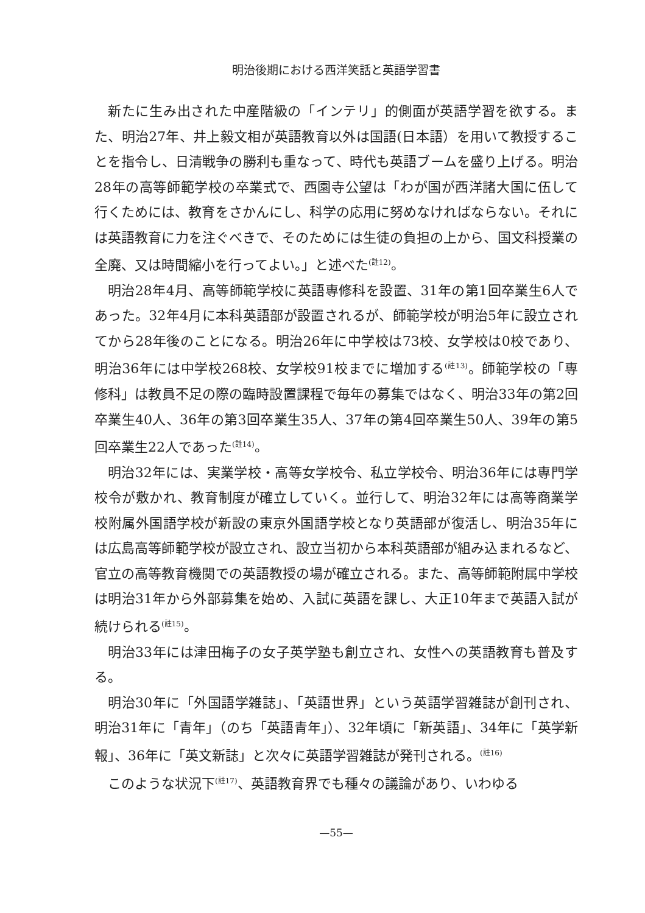明治後期における西洋笑話と英語学習書
新たに生み出された中産階級の「インテリ」的側面が英語学習を欲する。また、明治27年、井上毅文相が英語教育以外は国語(日本語）を用いて教授することを指令し、日清戦争の勝利も重なって、時代も英語ブームを盛り上げる。明治28年の高等師範学校の卒業式で、西園寺公望は「わが国が西洋諸大国に伍して行くためには、教育をさかんにし、科学の応用に努めなければならない。それには英語教育に力を注ぐべきで、そのためには生徒の負担の上から、国文科授業の全廃、又は時間縮小を行ってよい。」と述べた<sup>(註12)</sup>。
明治28年4月、高等師範学校に英語専修科を設置、31年の第1回卒業生6人であった。32年4月に本科英語部が設置されるが、師範学校が明治5年に設立されてから28年後のことになる。明治26年に中学校は73校、女学校は0校であり、明治36年には中学校268校、女学校91校までに増加する<sup>(註13)</sup>。師範学校の「専修科」は教員不足の際の臨時設置課程で毎年の募集ではなく、明治33年の第2回卒業生40人、36年の第3回卒業生35人、37年の第4回卒業生50人、39年の第5回卒業生22人であった<sup>(註14)</sup>。
明治32年には、実業学校・高等女学校令、私立学校令、明治36年には専門学校令が敷かれ、教育制度が確立していく。並行して、明治32年には高等商業学校附属外国語学校が新設の東京外国語学校となり英語部が復活し、明治35年には広島高等師範学校が設立され、設立当初から本科英語部が組み込まれるなど、官立の高等教育機関での英語教授の場が確立される。また、高等師範附属中学校は明治31年から外部募集を始め、入試に英語を課し、大正10年まで英語入試が続けられる<sup>(註15)</sup>。
明治33年には津田梅子の女子英学塾も創立され、女性への英語教育も普及する。
明治30年に「外国語学雑誌」、「英語世界」という英語学習雑誌が創刊され、明治31年に「青年」（のち「英語青年」）、32年頃に「新英語」、34年に「英学新報」、36年に「英文新誌」と次々に英語学習雑誌が発刊される。<sup>(註16)</sup>
このような状況下<sup>(註17)</sup>、英語教育界でも種々の議論があり、いわゆる
—55—